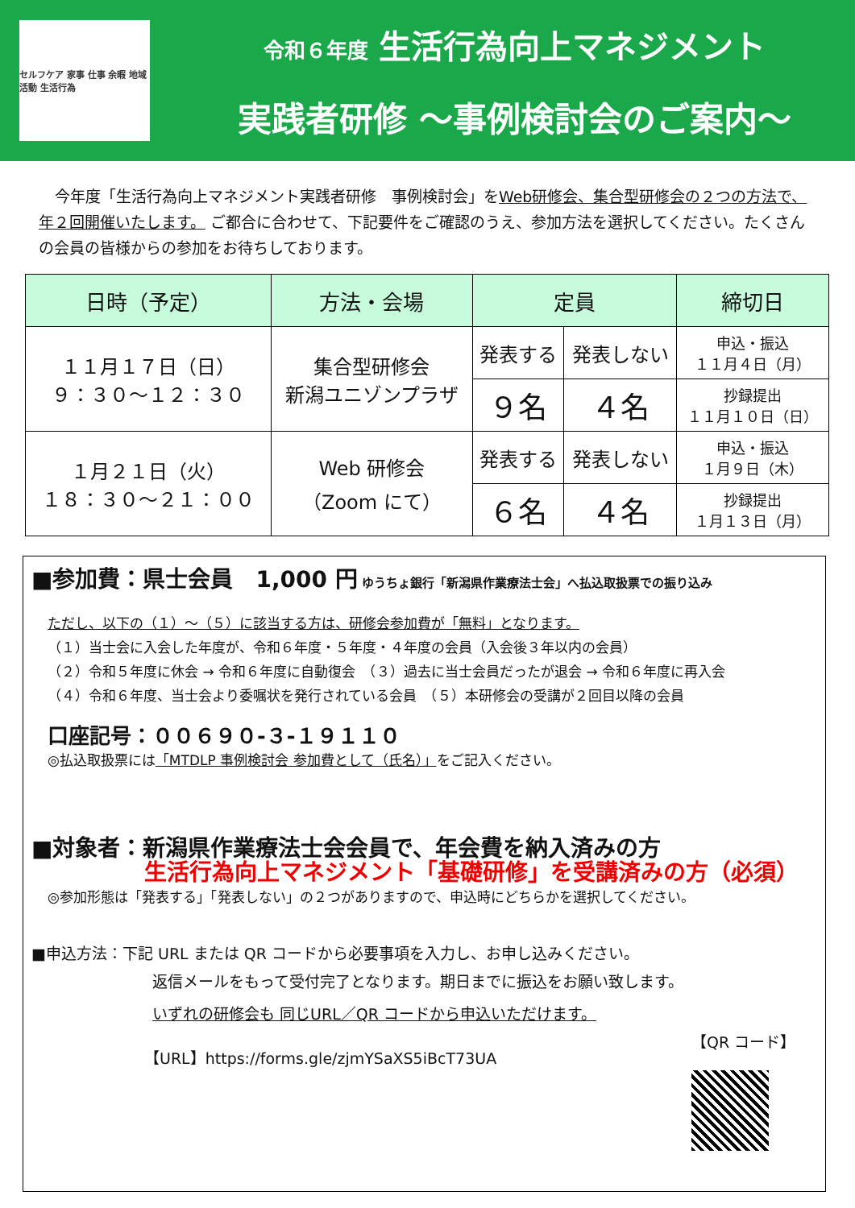セルフケア 家事 仕事 余暇 地域活動 生活行為
令和６年度 生活行為向上マネジメント
実践者研修 ～事例検討会のご案内～
今年度「生活行為向上マネジメント実践者研修　事例検討会」をWeb研修会、集合型研修会の２つの方法で、年２回開催いたします。 ご都合に合わせて、下記要件をご確認のうえ、参加方法を選択してください。たくさんの会員の皆様からの参加をお待ちしております。
| 日時（予定） | 方法・会場 | 定員 | | 締切日 |
| --- | --- | --- | --- | --- |
| １１月１７日（日） ９：３０～１２：３０ | 集合型研修会 新潟ユニゾンプラザ | 発表する | 発表しない | 申込・振込 １１月４日（月） |
| | | ９名 | ４名 | 抄録提出 １１月１０日（日） |
| １月２１日（火） １８：３０～２１：００ | Web 研修会 （Zoom にて） | 発表する | 発表しない | 申込・振込 １月９日（木） |
| | | ６名 | ４名 | 抄録提出 １月１３日（月） |
■参加費：県士会員　1,000 円 ゆうちょ銀行「新潟県作業療法士会」へ払込取扱票での振り込み
ただし、以下の（１）～（５）に該当する方は、研修会参加費が「無料」となります。
（１）当士会に入会した年度が、令和６年度・５年度・４年度の会員（入会後３年以内の会員）
（２）令和５年度に休会 → 令和６年度に自動復会　（３）過去に当士会員だったが退会 → 令和６年度に再入会
（４）令和６年度、当士会より委嘱状を発行されている会員　（５）本研修会の受講が２回目以降の会員
口座記号：００６９０-３-１９１１０
◎払込取扱票には「MTDLP 事例検討会 参加費として（氏名）」をご記入ください。
■対象者：新潟県作業療法士会会員で、年会費を納入済みの方
生活行為向上マネジメント「基礎研修」を受講済みの方（必須）
◎参加形態は「発表する」「発表しない」の２つがありますので、申込時にどちらかを選択してください。
■申込方法：下記 URL または QR コードから必要事項を入力し、お申し込みください。
返信メールをもって受付完了となります。期日までに振込をお願い致します。
いずれの研修会も 同じURL／QR コードから申込いただけます。
【URL】https://forms.gle/zjmYSaXS5iBcT73UA
【QR コード】